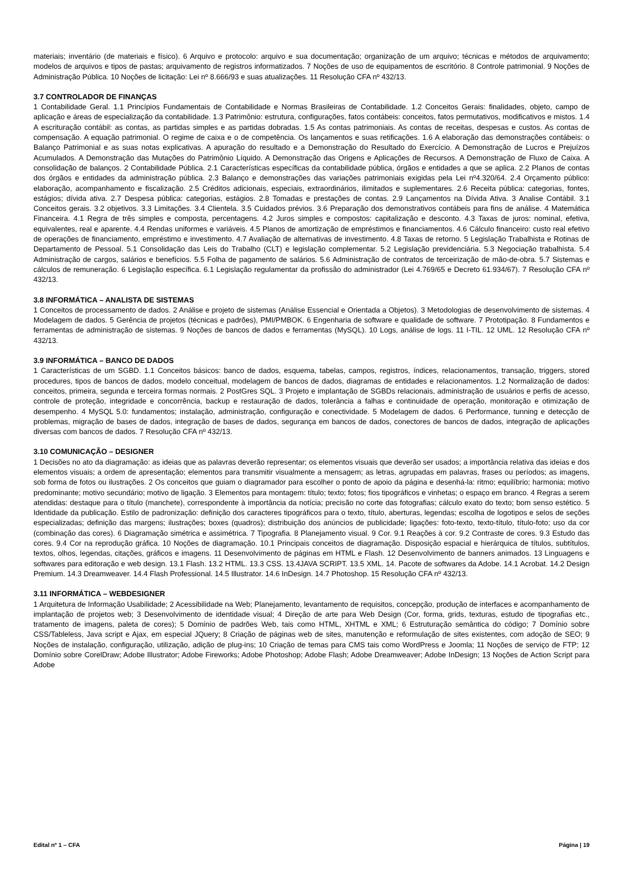materiais; inventário (de materiais e físico). 6 Arquivo e protocolo: arquivo e sua documentação; organização de um arquivo; técnicas e métodos de arquivamento; modelos de arquivos e tipos de pastas; arquivamento de registros informatizados. 7 Noções de uso de equipamentos de escritório. 8 Controle patrimonial. 9 Noções de Administração Pública. 10 Noções de licitação: Lei nº 8.666/93 e suas atualizações. 11 Resolução CFA nº 432/13.
3.7 CONTROLADOR DE FINANÇAS
1 Contabilidade Geral. 1.1 Princípios Fundamentais de Contabilidade e Normas Brasileiras de Contabilidade. 1.2 Conceitos Gerais: finalidades, objeto, campo de aplicação e áreas de especialização da contabilidade. 1.3 Patrimônio: estrutura, configurações, fatos contábeis: conceitos, fatos permutativos, modificativos e mistos. 1.4 A escrituração contábil: as contas, as partidas simples e as partidas dobradas. 1.5 As contas patrimoniais. As contas de receitas, despesas e custos. As contas de compensação. A equação patrimonial. O regime de caixa e o de competência. Os lançamentos e suas retificações. 1.6 A elaboração das demonstrações contábeis: o Balanço Patrimonial e as suas notas explicativas. A apuração do resultado e a Demonstração do Resultado do Exercício. A Demonstração de Lucros e Prejuízos Acumulados. A Demonstração das Mutações do Patrimônio Líquido. A Demonstração das Origens e Aplicações de Recursos. A Demonstração de Fluxo de Caixa. A consolidação de balanços. 2 Contabilidade Pública. 2.1 Características específicas da contabilidade pública, órgãos e entidades a que se aplica. 2.2 Planos de contas dos órgãos e entidades da administração pública. 2.3 Balanço e demonstrações das variações patrimoniais exigidas pela Lei nº4.320/64. 2.4 Orçamento público: elaboração, acompanhamento e fiscalização. 2.5 Créditos adicionais, especiais, extraordinários, ilimitados e suplementares. 2.6 Receita pública: categorias, fontes, estágios; dívida ativa. 2.7 Despesa pública: categorias, estágios. 2.8 Tomadas e prestações de contas. 2.9 Lançamentos na Dívida Ativa. 3 Analise Contábil. 3.1 Conceitos gerais. 3.2 objetivos. 3.3 Limitações. 3.4 Clientela. 3.5 Cuidados prévios. 3.6 Preparação dos demonstrativos contábeis para fins de análise. 4 Matemática Financeira. 4.1 Regra de três simples e composta, percentagens. 4.2 Juros simples e compostos: capitalização e desconto. 4.3 Taxas de juros: nominal, efetiva, equivalentes, real e aparente. 4.4 Rendas uniformes e variáveis. 4.5 Planos de amortização de empréstimos e financiamentos. 4.6 Cálculo financeiro: custo real efetivo de operações de financiamento, empréstimo e investimento. 4.7 Avaliação de alternativas de investimento. 4.8 Taxas de retorno. 5 Legislação Trabalhista e Rotinas de Departamento de Pessoal. 5.1 Consolidação das Leis do Trabalho (CLT) e legislação complementar. 5.2 Legislação previdenciária. 5.3 Negociação trabalhista. 5.4 Administração de cargos, salários e benefícios. 5.5 Folha de pagamento de salários. 5.6 Administração de contratos de terceirização de mão-de-obra. 5.7 Sistemas e cálculos de remuneração. 6 Legislação específica. 6.1 Legislação regulamentar da profissão do administrador (Lei 4.769/65 e Decreto 61.934/67). 7 Resolução CFA nº 432/13.
3.8 INFORMÁTICA – ANALISTA DE SISTEMAS
1 Conceitos de processamento de dados. 2 Análise e projeto de sistemas (Análise Essencial e Orientada a Objetos). 3 Metodologias de desenvolvimento de sistemas. 4 Modelagem de dados. 5 Gerência de projetos (técnicas e padrões), PMI/PMBOK. 6 Engenharia de software e qualidade de software. 7 Prototipação. 8 Fundamentos e ferramentas de administração de sistemas. 9 Noções de bancos de dados e ferramentas (MySQL). 10 Logs, análise de logs. 11 I-TIL. 12 UML. 12 Resolução CFA nº 432/13.
3.9 INFORMÁTICA – BANCO DE DADOS
1 Características de um SGBD. 1.1 Conceitos básicos: banco de dados, esquema, tabelas, campos, registros, índices, relacionamentos, transação, triggers, stored procedures, tipos de bancos de dados, modelo conceitual, modelagem de bancos de dados, diagramas de entidades e relacionamentos. 1.2 Normalização de dados: conceitos, primeira, segunda e terceira formas normais. 2 PostGres SQL. 3 Projeto e implantação de SGBDs relacionais, administração de usuários e perfis de acesso, controle de proteção, integridade e concorrência, backup e restauração de dados, tolerância a falhas e continuidade de operação, monitoração e otimização de desempenho. 4 MySQL 5.0: fundamentos; instalação, administração, configuração e conectividade. 5 Modelagem de dados. 6 Performance, tunning e detecção de problemas, migração de bases de dados, integração de bases de dados, segurança em bancos de dados, conectores de bancos de dados, integração de aplicações diversas com bancos de dados. 7 Resolução CFA nº 432/13.
3.10 COMUNICAÇÃO – DESIGNER
1 Decisões no ato da diagramação: as ideias que as palavras deverão representar; os elementos visuais que deverão ser usados; a importância relativa das ideias e dos elementos visuais; a ordem de apresentação; elementos para transmitir visualmente a mensagem; as letras, agrupadas em palavras, frases ou períodos; as imagens, sob forma de fotos ou ilustrações. 2 Os conceitos que guiam o diagramador para escolher o ponto de apoio da página e desenhá-la: ritmo; equilíbrio; harmonia; motivo predominante; motivo secundário; motivo de ligação. 3 Elementos para montagem: título; texto; fotos; fios tipográficos e vinhetas; o espaço em branco. 4 Regras a serem atendidas: destaque para o título (manchete), correspondente à importância da notícia; precisão no corte das fotografias; cálculo exato do texto; bom senso estético. 5 Identidade da publicação. Estilo de padronização: definição dos caracteres tipográficos para o texto, título, aberturas, legendas; escolha de logotipos e selos de seções especializadas; definição das margens; ilustrações; boxes (quadros); distribuição dos anúncios de publicidade; ligações: foto-texto, texto-título, título-foto; uso da cor (combinação das cores). 6 Diagramação simétrica e assimétrica. 7 Tipografia. 8 Planejamento visual. 9 Cor. 9.1 Reações à cor. 9.2 Contraste de cores. 9.3 Estudo das cores. 9.4 Cor na reprodução gráfica. 10 Noções de diagramação. 10.1 Principais conceitos de diagramação. Disposição espacial e hierárquica de títulos, subtítulos, textos, olhos, legendas, citações, gráficos e imagens. 11 Desenvolvimento de páginas em HTML e Flash. 12 Desenvolvimento de banners animados. 13 Linguagens e softwares para editoração e web design. 13.1 Flash. 13.2 HTML. 13.3 CSS. 13.4JAVA SCRIPT. 13.5 XML. 14. Pacote de softwares da Adobe. 14.1 Acrobat. 14.2 Design Premium. 14.3 Dreamweaver. 14.4 Flash Professional. 14.5 Illustrator. 14.6 InDesign. 14.7 Photoshop. 15 Resolução CFA nº 432/13.
3.11 INFORMÁTICA – WEBDESIGNER
1 Arquitetura de Informação Usabilidade; 2 Acessibilidade na Web; Planejamento, levantamento de requisitos, concepção, produção de interfaces e acompanhamento de implantação de projetos web; 3 Desenvolvimento de identidade visual; 4 Direção de arte para Web Design (Cor, forma, grids, texturas, estudo de tipografias etc., tratamento de imagens, paleta de cores); 5 Domínio de padrões Web, tais como HTML, XHTML e XML; 6 Estruturação semântica do código; 7 Domínio sobre CSS/Tableless, Java script e Ajax, em especial JQuery; 8 Criação de páginas web de sites, manutenção e reformulação de sites existentes, com adoção de SEO; 9 Noções de instalação, configuração, utilização, adição de plug-ins; 10 Criação de temas para CMS tais como WordPress e Joomla; 11 Noções de serviço de FTP; 12 Domínio sobre CorelDraw; Adobe Illustrator; Adobe Fireworks; Adobe Photoshop; Adobe Flash; Adobe Dreamweaver; Adobe InDesign; 13 Noções de Action Script para Adobe
Edital nº 1 – CFA Página | 19